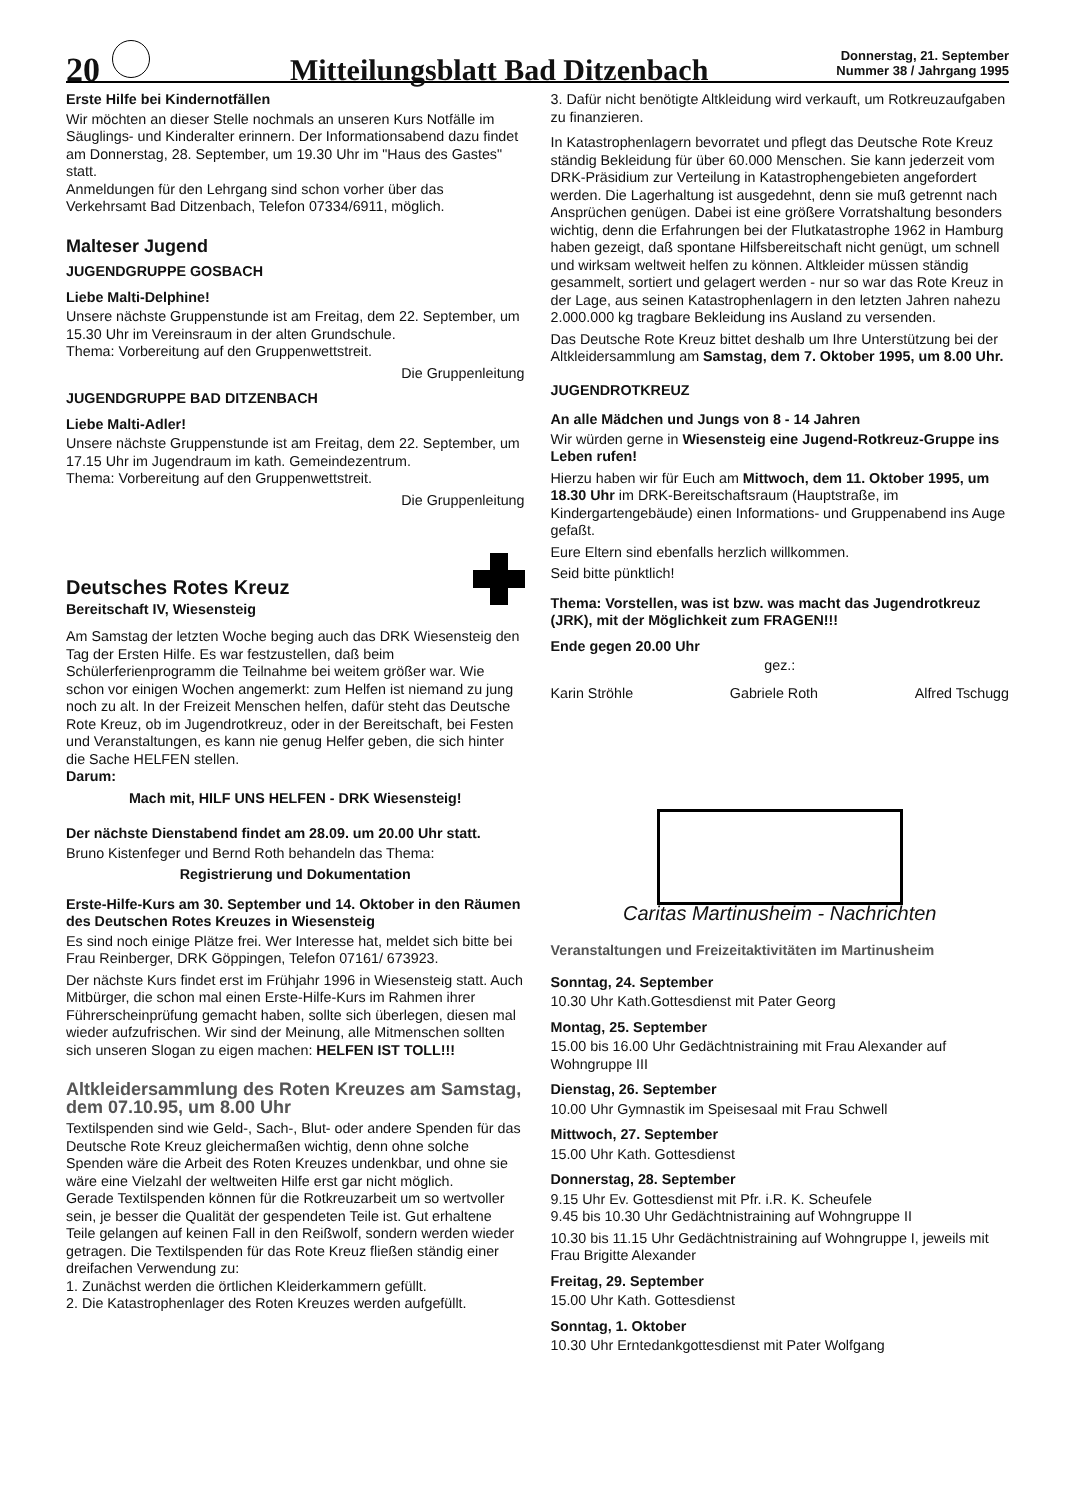20
Mitteilungsblatt Bad Ditzenbach
Donnerstag, 21. September
Nummer 38 / Jahrgang 1995
Erste Hilfe bei Kindernotfällen
Wir möchten an dieser Stelle nochmals an unseren Kurs Notfälle im Säuglings- und Kinderalter erinnern. Der Informationsabend dazu findet am Donnerstag, 28. September, um 19.30 Uhr im "Haus des Gastes" statt.
Anmeldungen für den Lehrgang sind schon vorher über das Verkehrsamt Bad Ditzenbach, Telefon 07334/6911, möglich.
Malteser Jugend
JUGENDGRUPPE GOSBACH
Liebe Malti-Delphine!
Unsere nächste Gruppenstunde ist am Freitag, dem 22. September, um 15.30 Uhr im Vereinsraum in der alten Grundschule.
Thema: Vorbereitung auf den Gruppenwettstreit.
Die Gruppenleitung
JUGENDGRUPPE BAD DITZENBACH
Liebe Malti-Adler!
Unsere nächste Gruppenstunde ist am Freitag, dem 22. September, um 17.15 Uhr im Jugendraum im kath. Gemeindezentrum.
Thema: Vorbereitung auf den Gruppenwettstreit.
Die Gruppenleitung
Deutsches Rotes Kreuz
Bereitschaft IV, Wiesensteig
Am Samstag der letzten Woche beging auch das DRK Wiesensteig den Tag der Ersten Hilfe. Es war festzustellen, daß beim Schülerferienprogramm die Teilnahme bei weitem größer war. Wie schon vor einigen Wochen angemerkt: zum Helfen ist niemand zu jung noch zu alt. In der Freizeit Menschen helfen, dafür steht das Deutsche Rote Kreuz, ob im Jugendrotkreuz, oder in der Bereitschaft, bei Festen und Veranstaltungen, es kann nie genug Helfer geben, die sich hinter die Sache HELFEN stellen.
Darum:
Mach mit, HILF UNS HELFEN - DRK Wiesensteig!
Der nächste Dienstabend findet am 28.09. um 20.00 Uhr statt.
Bruno Kistenfeger und Bernd Roth behandeln das Thema:
Registrierung und Dokumentation
Erste-Hilfe-Kurs am 30. September und 14. Oktober in den Räumen des Deutschen Rotes Kreuzes in Wiesensteig
Es sind noch einige Plätze frei. Wer Interesse hat, meldet sich bitte bei Frau Reinberger, DRK Göppingen, Telefon 07161/ 673923.
Der nächste Kurs findet erst im Frühjahr 1996 in Wiesensteig statt. Auch Mitbürger, die schon mal einen Erste-Hilfe-Kurs im Rahmen ihrer Führerscheinprüfung gemacht haben, sollte sich überlegen, diesen mal wieder aufzufrischen. Wir sind der Meinung, alle Mitmenschen sollten sich unseren Slogan zu eigen machen: HELFEN IST TOLL!!!
Altkleidersammlung des Roten Kreuzes am Samstag, dem 07.10.95, um 8.00 Uhr
Textilspenden sind wie Geld-, Sach-, Blut- oder andere Spenden für das Deutsche Rote Kreuz gleichermaßen wichtig, denn ohne solche Spenden wäre die Arbeit des Roten Kreuzes undenkbar, und ohne sie wäre eine Vielzahl der weltweiten Hilfe erst gar nicht möglich.
Gerade Textilspenden können für die Rotkreuzarbeit um so wertvoller sein, je besser die Qualität der gespendeten Teile ist. Gut erhaltene Teile gelangen auf keinen Fall in den Reißwolf, sondern werden wieder getragen. Die Textilspenden für das Rote Kreuz fließen ständig einer dreifachen Verwendung zu:
1. Zunächst werden die örtlichen Kleiderkammern gefüllt.
2. Die Katastrophenlager des Roten Kreuzes werden aufgefüllt.
3. Dafür nicht benötigte Altkleidung wird verkauft, um Rotkreuzaufgaben zu finanzieren.
In Katastrophenlagern bevorratet und pflegt das Deutsche Rote Kreuz ständig Bekleidung für über 60.000 Menschen. Sie kann jederzeit vom DRK-Präsidium zur Verteilung in Katastrophengebieten angefordert werden. Die Lagerhaltung ist ausgedehnt, denn sie muß getrennt nach Ansprüchen genügen. Dabei ist eine größere Vorratshaltung besonders wichtig, denn die Erfahrungen bei der Flutkatastrophe 1962 in Hamburg haben gezeigt, daß spontane Hilfsbereitschaft nicht genügt, um schnell und wirksam weltweit helfen zu können. Altkleider müssen ständig gesammelt, sortiert und gelagert werden - nur so war das Rote Kreuz in der Lage, aus seinen Katastrophenlagern in den letzten Jahren nahezu 2.000.000 kg tragbare Bekleidung ins Ausland zu versenden.
Das Deutsche Rote Kreuz bittet deshalb um Ihre Unterstützung bei der Altkleidersammlung am Samstag, dem 7. Oktober 1995, um 8.00 Uhr.
JUGENDROTKREUZ
An alle Mädchen und Jungs von 8 - 14 Jahren
Wir würden gerne in Wiesensteig eine Jugend-Rotkreuz-Gruppe ins Leben rufen!
Hierzu haben wir für Euch am Mittwoch, dem 11. Oktober 1995, um 18.30 Uhr im DRK-Bereitschaftsraum (Hauptstraße, im Kindergartengebäude) einen Informations- und Gruppenabend ins Auge gefaßt.
Eure Eltern sind ebenfalls herzlich willkommen.
Seid bitte pünktlich!
Thema: Vorstellen, was ist bzw. was macht das Jugendrotkreuz (JRK), mit der Möglichkeit zum FRAGEN!!!
Ende gegen 20.00 Uhr
gez.:
Karin Ströhle Gabriele Roth Alfred Tschugg
Caritas Martinusheim - Nachrichten
Veranstaltungen und Freizeitaktivitäten im Martinusheim
Sonntag, 24. September
10.30 Uhr Kath.Gottesdienst mit Pater Georg
Montag, 25. September
15.00 bis 16.00 Uhr Gedächtnistraining mit Frau Alexander auf Wohngruppe III
Dienstag, 26. September
10.00 Uhr Gymnastik im Speisesaal mit Frau Schwell
Mittwoch, 27. September
15.00 Uhr Kath. Gottesdienst
Donnerstag, 28. September
9.15 Uhr Ev. Gottesdienst mit Pfr. i.R. K. Scheufele
9.45 bis 10.30 Uhr Gedächtnistraining auf Wohngruppe II
10.30 bis 11.15 Uhr Gedächtnistraining auf Wohngruppe I, jeweils mit Frau Brigitte Alexander
Freitag, 29. September
15.00 Uhr Kath. Gottesdienst
Sonntag, 1. Oktober
10.30 Uhr Erntedankgottesdienst mit Pater Wolfgang